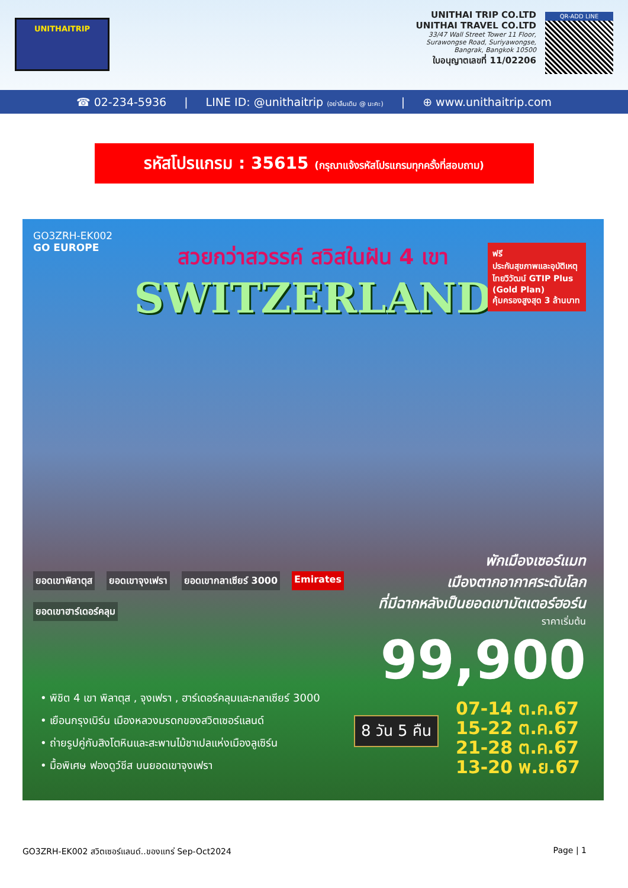UNITHAITRIP
UNITHAI TRIP CO.LTD
UNITHAI TRAVEL CO.LTD
33/47 Wall Street Tower 11 Floor,
Surawongse Road, Suriyawongse,
Bangrak, Bangkok 10500
ใบอนุญาตเลขที่ 11/02206
QR-ADD LINE
☎ 02-234-5936 | LINE ID: @unithaitrip (อย่าลืมเติม @ นะคะ) | ⊕ www.unithaitrip.com
รหัสโปรแกรม : 35615 (กรุณาแจ้งรหัสโปรแกรมทุกครั้งที่สอบถาม)
GO3ZRH-EK002
GO EUROPE
สวยกว่าสวรรค์ สวิสในฝัน 4 เขา
SWITZERLAND
ฟรี
ประกันสุขภาพและอุบัติเหตุ
ไทยวิวัฒน์ GTIP Plus (Gold Plan)
คุ้มครองสูงสุด 3 ล้านบาท
ยอดเขาพิลาตุส ยอดเขาจุงเฟรา ยอดเขากลาเซียร์ 3000 Emirates ยอดเขาฮาร์เดอร์คลุม
พักเมืองเซอร์แมท
เมืองตากอากาศระดับโลก
ที่มีฉากหลังเป็นยอดเขามัตเตอร์ฮอร์น
ราคาเริ่มต้น
99,900
• พิชิต 4 เขา พิลาตุส , จุงเฟรา , ฮาร์เดอร์คลุมและกลาเซียร์ 3000
• เยือนกรุงเบิร์น เมืองหลวงมรดกของสวิตเซอร์แลนด์
• ถ่ายรูปคู่กับสิงโตหินและสะพานไม้ชาเปลแห่งเมืองลูเซิร์น
• มื้อพิเศษ ฟองดูว์ชีส บนยอดเขาจุงเฟรา
8 วัน 5 คืน
07-14 ต.ค.67
15-22 ต.ค.67
21-28 ต.ค.67
13-20 พ.ย.67
GO3ZRH-EK002 สวิตเซอร์แลนด์..ของแทร่ Sep-Oct2024 Page | 1